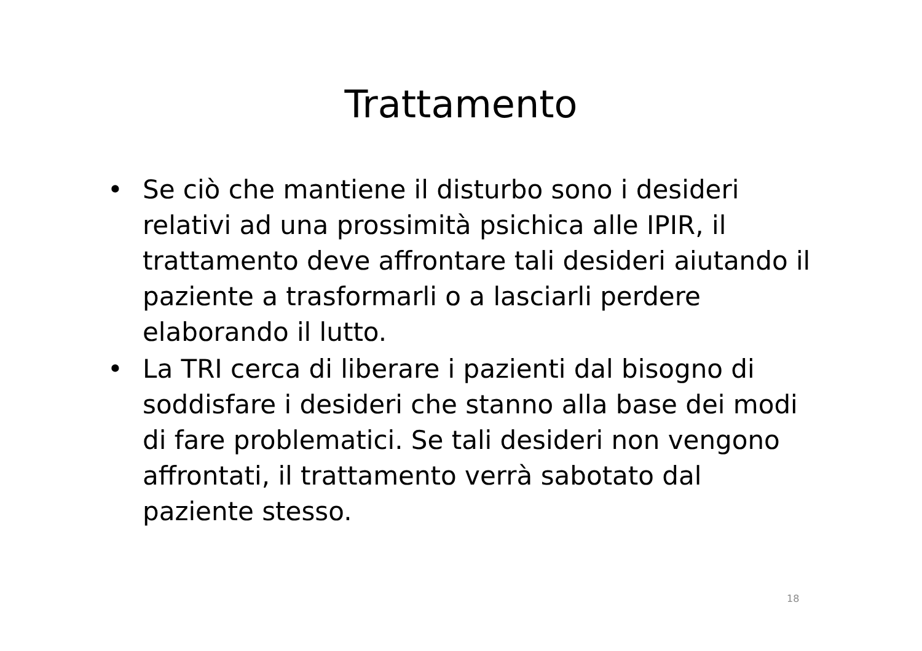Trattamento
• Se ciò che mantiene il disturbo sono i desideri relativi ad una prossimità psichica alle IPIR, il trattamento deve affrontare tali desideri aiutando il paziente a trasformarli o a lasciarli perdere elaborando il lutto.
• La TRI cerca di liberare i pazienti dal bisogno di soddisfare i desideri che stanno alla base dei modi di fare problematici. Se tali desideri non vengono affrontati, il trattamento verrà sabotato dal paziente stesso.
18